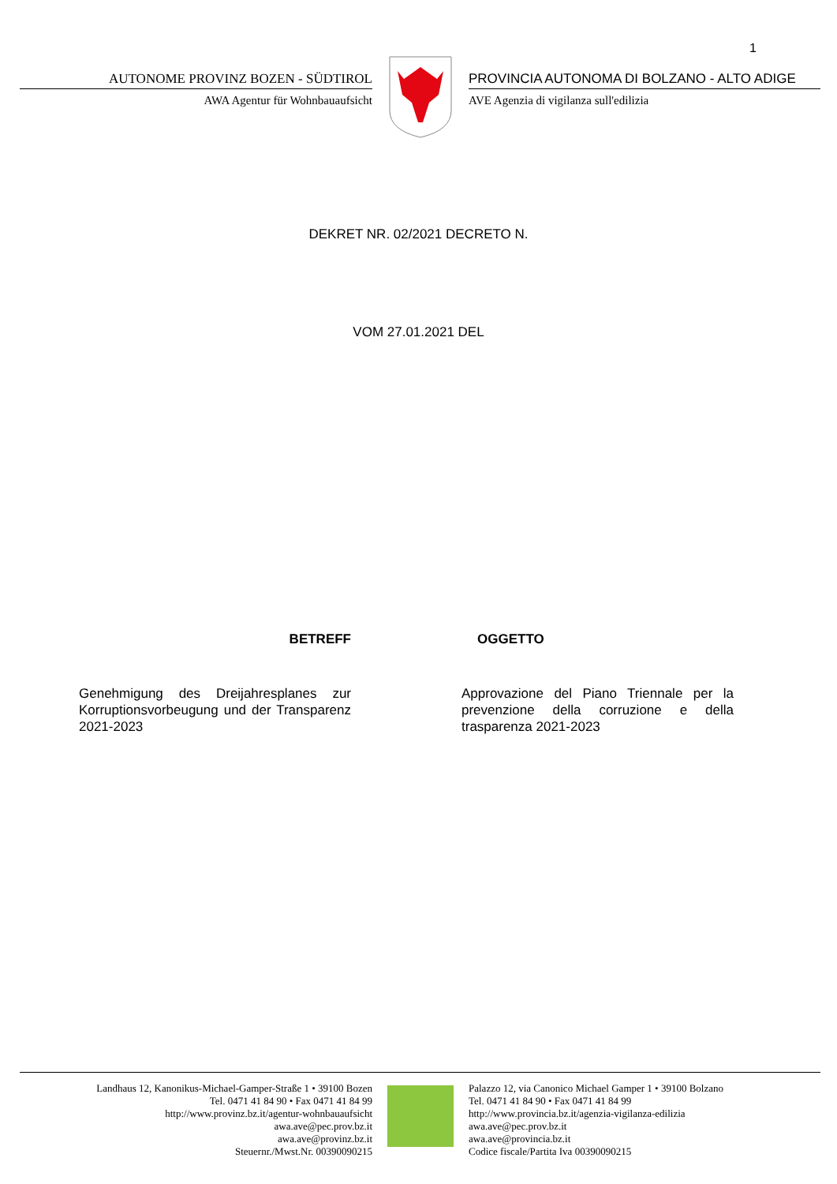1
AUTONOME PROVINZ BOZEN - SÜDTIROL
AWA Agentur für Wohnbauaufsicht
PROVINCIA AUTONOMA DI BOLZANO - ALTO ADIGE
AVE Agenzia di vigilanza sull'edilizia
DEKRET NR. 02/2021 DECRETO N.
VOM 27.01.2021 DEL
BETREFF
Genehmigung des Dreijahresplanes zur Korruptionsvorbeugung und der Transparenz 2021-2023
OGGETTO
Approvazione del Piano Triennale per la prevenzione della corruzione e della trasparenza 2021-2023
Landhaus 12, Kanonikus-Michael-Gamper-Straße 1 • 39100 Bozen
Tel. 0471 41 84 90 • Fax 0471 41 84 99
http://www.provinz.bz.it/agentur-wohnbauaufsicht
awa.ave@pec.prov.bz.it
awa.ave@provinz.bz.it
Steuernr./Mwst.Nr. 00390090215
Palazzo 12, via Canonico Michael Gamper 1 • 39100 Bolzano
Tel. 0471 41 84 90 • Fax 0471 41 84 99
http://www.provincia.bz.it/agenzia-vigilanza-edilizia
awa.ave@pec.prov.bz.it
awa.ave@provincia.bz.it
Codice fiscale/Partita Iva 00390090215